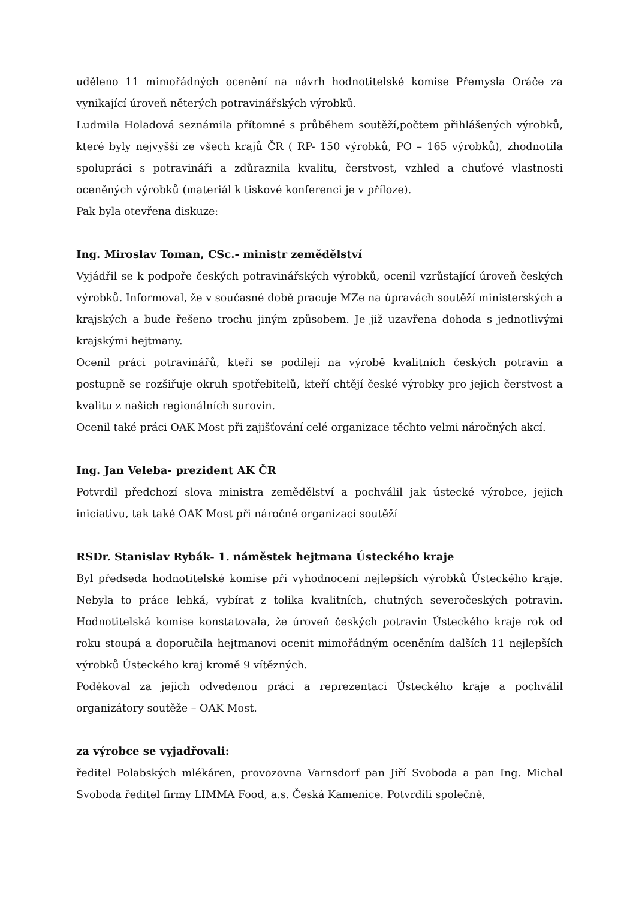uděleno 11 mimořádných ocenění na návrh hodnotitelské komise Přemysla Oráče za vynikající úroveň něterých potravinářských výrobků.
Ludmila Holadová seznámila přítomné s průběhem soutěží,počtem přihlášených výrobků, které byly nejvyšší ze všech krajů ČR ( RP- 150 výrobků, PO – 165 výrobků), zhodnotila spolupráci s potravináři a zdůraznila kvalitu, čerstvost, vzhled a chuťové vlastnosti oceněných výrobků (materiál k tiskové konferenci je v příloze).
Pak byla otevřena diskuze:
Ing. Miroslav Toman, CSc.- ministr zemědělství
Vyjádřil se k podpoře českých potravinářských výrobků, ocenil vzrůstající úroveň českých výrobků. Informoval, že v současné době pracuje MZe na úpravách soutěží ministerských a krajských a bude řešeno trochu jiným způsobem. Je již uzavřena dohoda s jednotlivými krajskými hejtmany.
Ocenil práci potravinářů, kteří se podílejí na výrobě kvalitních českých potravin a postupně se rozšiřuje okruh spotřebitelů, kteří chtějí české výrobky pro jejich čerstvost a kvalitu z našich regionálních surovin.
Ocenil také práci OAK Most při zajišťování celé organizace těchto velmi náročných akcí.
Ing. Jan Veleba- prezident AK ČR
Potvrdil předchozí slova ministra zemědělství a pochválil jak ústecké výrobce, jejich iniciativu, tak také OAK Most při náročné organizaci soutěží
RSDr. Stanislav Rybák- 1. náměstek hejtmana Ústeckého kraje
Byl předseda hodnotitelské komise při vyhodnocení nejlepších výrobků Ústeckého kraje. Nebyla to práce lehká, vybírat z tolika kvalitních, chutných severočeských potravin. Hodnotitelská komise konstatovala, že úroveň českých potravin Ústeckého kraje rok od roku stoupá a doporučila hejtmanovi ocenit mimořádným oceněním dalších 11 nejlepších výrobků Ústeckého kraj kromě 9 vítězných.
Poděkoval za jejich odvedenou práci a reprezentaci Ústeckého kraje a pochválil organizátory soutěže – OAK Most.
za výrobce se vyjadřovali:
ředitel Polabských mlékáren, provozovna Varnsdorf pan Jiří Svoboda a pan Ing. Michal Svoboda ředitel firmy LIMMA Food, a.s. Česká Kamenice. Potvrdili společně,